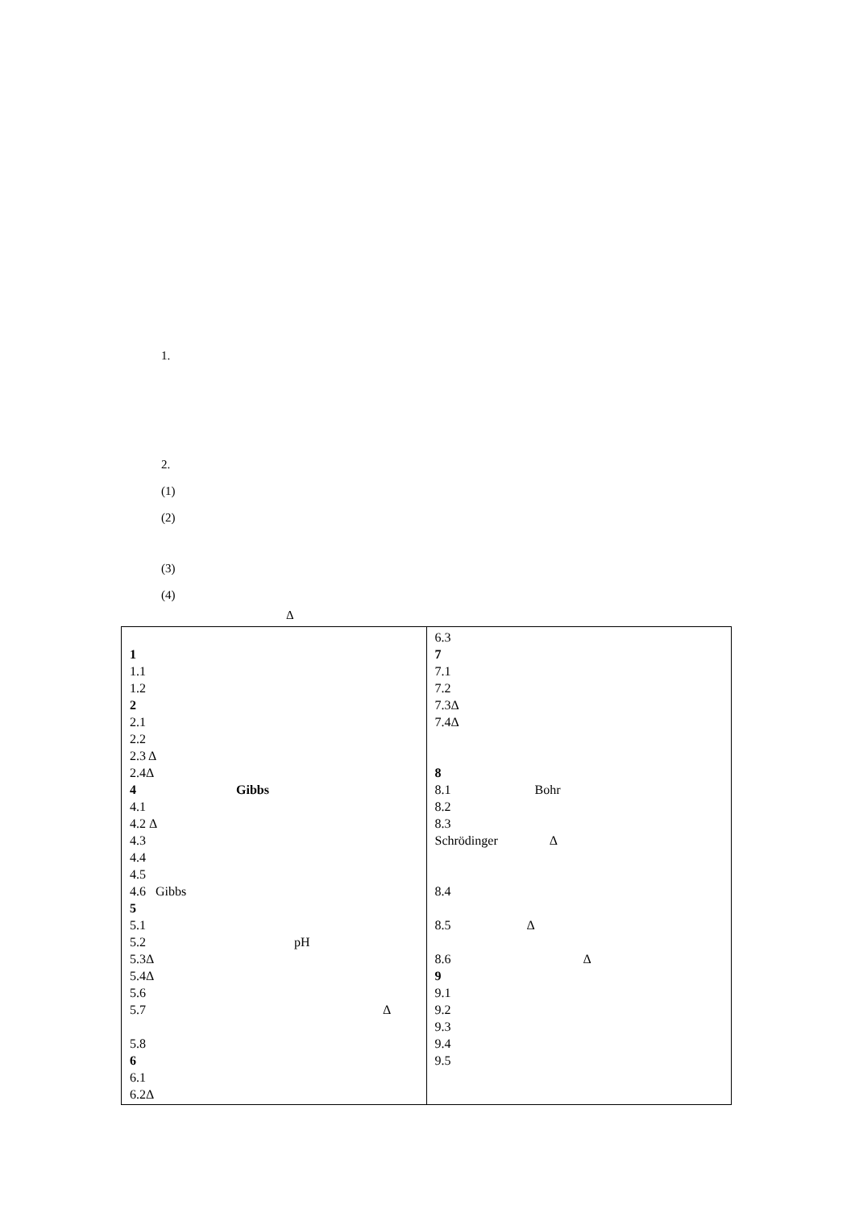1.
2.
(1)
(2)
(3)
(4)
Δ
| 1 1.1 1.2 2 2.1 2.2 2.3 Δ 2.4Δ 4 Gibbs 4.1 4.2 Δ 4.3 4.4 4.5 4.6 Gibbs 5 5.1 5.2 pH 5.3Δ 5.4Δ 5.6 5.7 Δ 5.8 6 6.1 6.2Δ | 6.3 7 7.1 7.2 7.3Δ 7.4Δ 8 8.1 Bohr 8.2 8.3 Schrödinger Δ 8.4 8.5 Δ 8.6 Δ 9 9.1 9.2 9.3 9.4 9.5 |